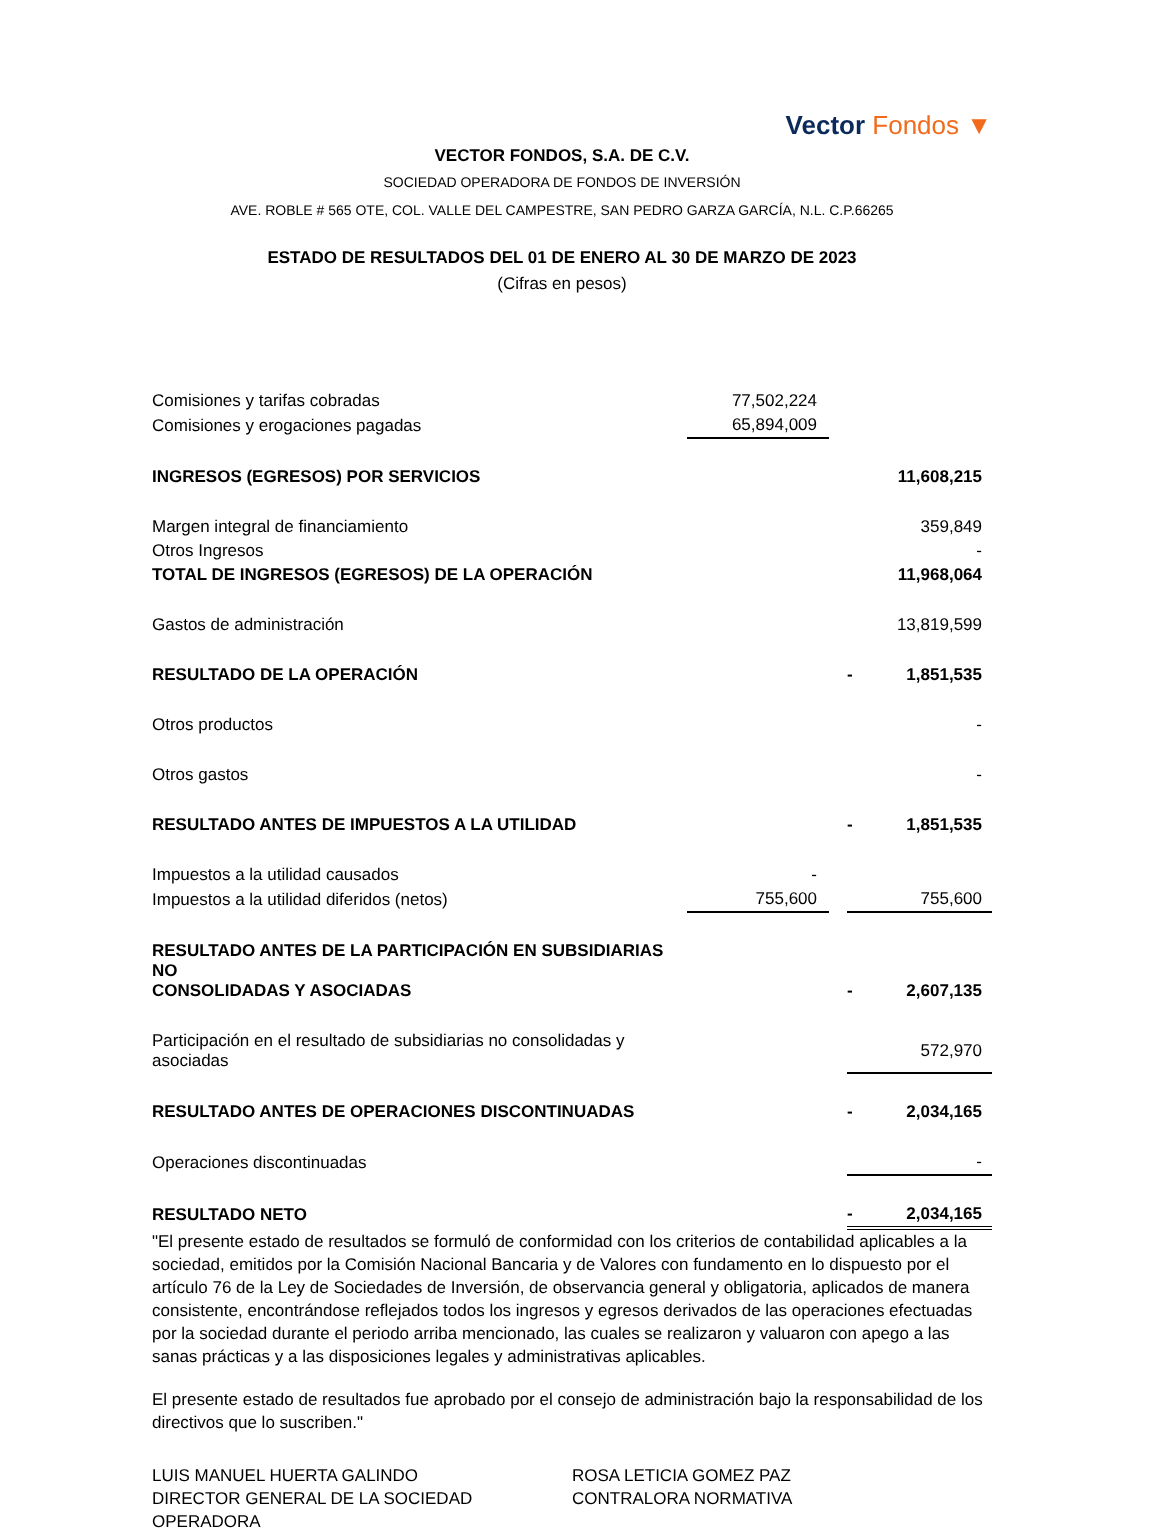Vector Fondos ▼
VECTOR FONDOS, S.A. DE C.V.
SOCIEDAD OPERADORA DE FONDOS DE INVERSIÓN
AVE. ROBLE # 565 OTE, COL. VALLE DEL CAMPESTRE, SAN PEDRO GARZA GARCÍA, N.L. C.P.66265
ESTADO DE RESULTADOS DEL 01 DE ENERO AL 30 DE MARZO DE 2023
(Cifras en pesos)
| Comisiones y tarifas cobradas | 77,502,224 | | | |
| Comisiones y erogaciones pagadas | 65,894,009 | | | |
| INGRESOS (EGRESOS) POR SERVICIOS | | | | 11,608,215 |
| Margen integral de financiamiento | | | | 359,849 |
| Otros Ingresos | | | | - |
| TOTAL DE INGRESOS (EGRESOS) DE LA OPERACIÓN | | | | 11,968,064 |
| Gastos de administración | | | | 13,819,599 |
| RESULTADO DE LA OPERACIÓN | | | - | 1,851,535 |
| Otros productos | | | | - |
| Otros gastos | | | | - |
| RESULTADO ANTES DE IMPUESTOS A LA UTILIDAD | | | - | 1,851,535 |
| Impuestos a la utilidad causados | - | | | |
| Impuestos a la utilidad diferidos (netos) | 755,600 | | | 755,600 |
| RESULTADO ANTES DE LA PARTICIPACIÓN EN SUBSIDIARIAS NO CONSOLIDADAS Y ASOCIADAS | | | - | 2,607,135 |
| Participación en el resultado de subsidiarias no consolidadas y asociadas | | | | 572,970 |
| RESULTADO ANTES DE OPERACIONES DISCONTINUADAS | | | - | 2,034,165 |
| Operaciones discontinuadas | | | | - |
| RESULTADO NETO | | | - | 2,034,165 |
"El presente estado de resultados se formuló de conformidad con los criterios de contabilidad aplicables a la sociedad, emitidos por la Comisión Nacional Bancaria y de Valores con fundamento en lo dispuesto por el artículo 76 de la Ley de Sociedades de Inversión, de observancia general y obligatoria, aplicados de manera consistente, encontrándose reflejados todos los ingresos y egresos derivados de las operaciones efectuadas por la sociedad durante el periodo arriba mencionado, las cuales se realizaron y valuaron con apego a las sanas prácticas y a las disposiciones legales y administrativas aplicables.
El presente estado de resultados fue aprobado por el consejo de administración bajo la responsabilidad de los directivos que lo suscriben."
LUIS MANUEL HUERTA GALINDO
DIRECTOR GENERAL DE LA SOCIEDAD OPERADORA
ROSA LETICIA GOMEZ PAZ
CONTRALORA NORMATIVA